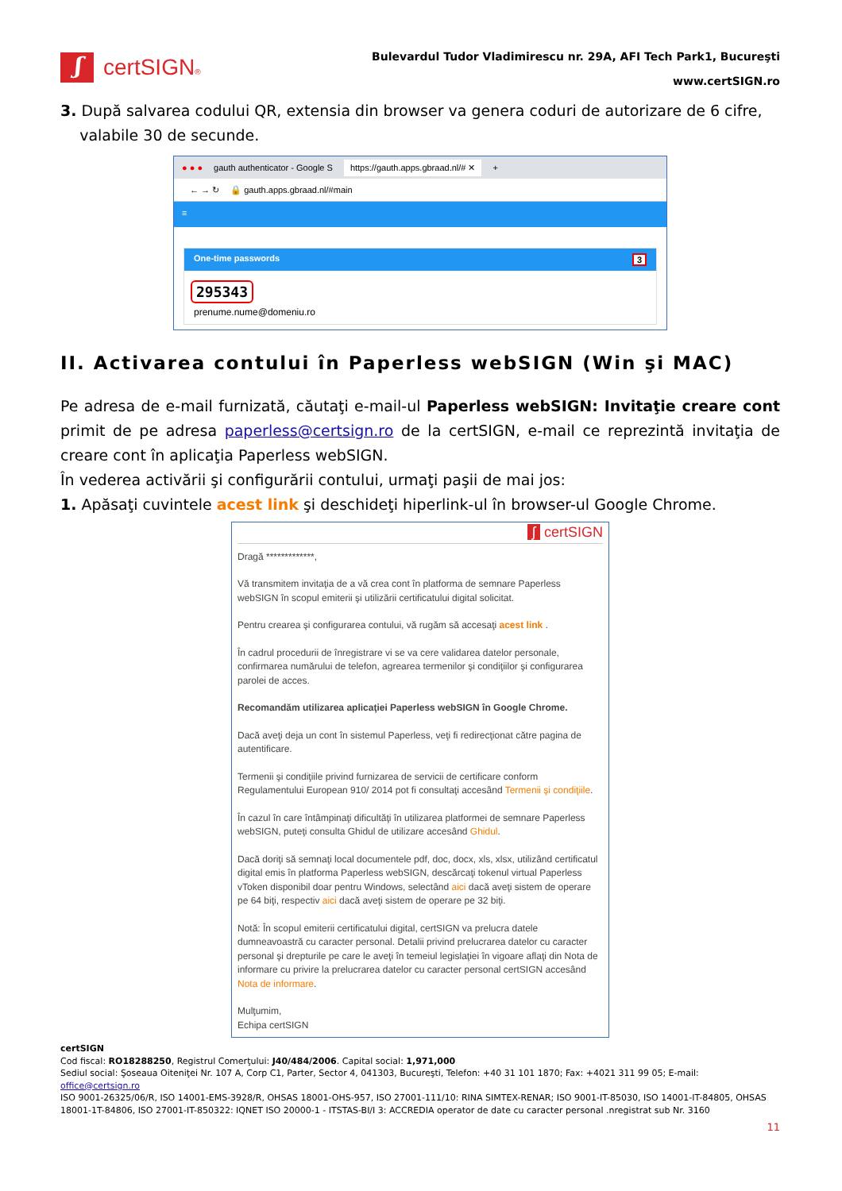ʃ
certSIGN®
Bulevardul Tudor Vladimirescu nr. 29A, AFI Tech Park1, Bucureşti
www.certSIGN.ro
3. După salvarea codului QR, extensia din browser va genera coduri de autorizare de 6 cifre,
valabile 30 de secunde.
● ● ● gauth authenticator - Google S https://gauth.apps.gbraad.nl/# ✕ +
← → ↻ 🔒 gauth.apps.gbraad.nl/#main
≡
One-time passwords 3
295343
prenume.nume@domeniu.ro
II. Activarea contului în Paperless webSIGN (Win şi MAC)
Pe adresa de e-mail furnizată, căutaţi e-mail-ul Paperless webSIGN: Invitaţie creare cont primit de pe adresa paperless@certsign.ro de la certSIGN, e-mail ce reprezintă invitaţia de creare cont în aplicaţia Paperless webSIGN.
În vederea activării şi configurării contului, urmaţi paşii de mai jos:
1. Apăsaţi cuvintele acest link şi deschideţi hiperlink-ul în browser-ul Google Chrome.
ʃ certSIGN
Dragă *************,
Vă transmitem invitaţia de a vă crea cont în platforma de semnare Paperless webSIGN în scopul emiterii şi utilizării certificatului digital solicitat.
Pentru crearea şi configurarea contului, vă rugăm să accesaţi acest link .
În cadrul procedurii de înregistrare vi se va cere validarea datelor personale, confirmarea numărului de telefon, agrearea termenilor şi condiţiilor şi configurarea parolei de acces.
Recomandăm utilizarea aplicaţiei Paperless webSIGN în Google Chrome.
Dacă aveţi deja un cont în sistemul Paperless, veţi fi redirecţionat către pagina de autentificare.
Termenii şi condiţiile privind furnizarea de servicii de certificare conform Regulamentului European 910/ 2014 pot fi consultaţi accesând Termenii şi condiţiile.
În cazul în care întâmpinaţi dificultăţi în utilizarea platformei de semnare Paperless webSIGN, puteţi consulta Ghidul de utilizare accesând Ghidul.
Dacă doriţi să semnaţi local documentele pdf, doc, docx, xls, xlsx, utilizând certificatul digital emis în platforma Paperless webSIGN, descărcaţi tokenul virtual Paperless vToken disponibil doar pentru Windows, selectând aici dacă aveţi sistem de operare pe 64 biţi, respectiv aici dacă aveţi sistem de operare pe 32 biţi.
Notă: În scopul emiterii certificatului digital, certSIGN va prelucra datele dumneavoastră cu caracter personal. Detalii privind prelucrarea datelor cu caracter personal şi drepturile pe care le aveţi în temeiul legislaţiei în vigoare aflaţi din Nota de informare cu privire la prelucrarea datelor cu caracter personal certSIGN accesând Nota de informare.
Mulţumim,
Echipa certSIGN
certSIGN
Cod fiscal: RO18288250, Registrul Comerţului: J40/484/2006. Capital social: 1,971,000
Sediul social: Şoseaua Oiteniţei Nr. 107 A, Corp C1, Parter, Sector 4, 041303, Bucureşti, Telefon: +40 31 101 1870; Fax: +4021 311 99 05; E-mail: office@certsign.ro
ISO 9001-26325/06/R, ISO 14001-EMS-3928/R, OHSAS 18001-OHS-957, ISO 27001-111/10: RINA SIMTEX-RENAR; ISO 9001-IT-85030, ISO 14001-IT-84805, OHSAS 18001-1T-84806, ISO 27001-IT-850322: IQNET ISO 20000-1 - ITSTAS-BI/I 3: ACCREDIA operator de date cu caracter personal .nregistrat sub Nr. 3160
11